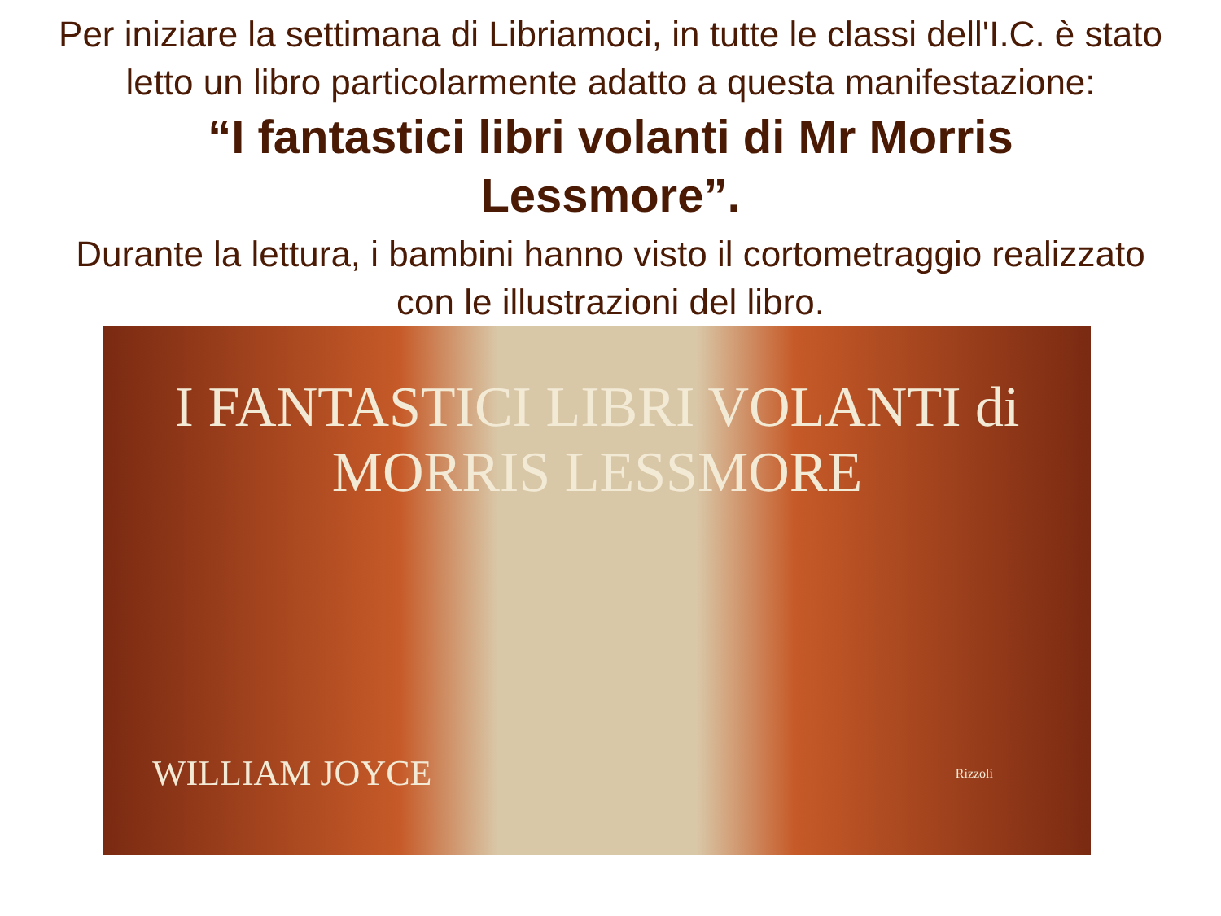Per iniziare la settimana di Libriamoci, in tutte le classi dell'I.C. è stato letto un libro particolarmente adatto a questa manifestazione:
“I fantastici libri volanti di Mr Morris Lessmore”.
Durante la lettura, i bambini hanno visto il cortometraggio realizzato con le illustrazioni del libro.
I FANTASTICI LIBRI VOLANTI di
MORRIS LESSMORE
WILLIAM JOYCE Rizzoli